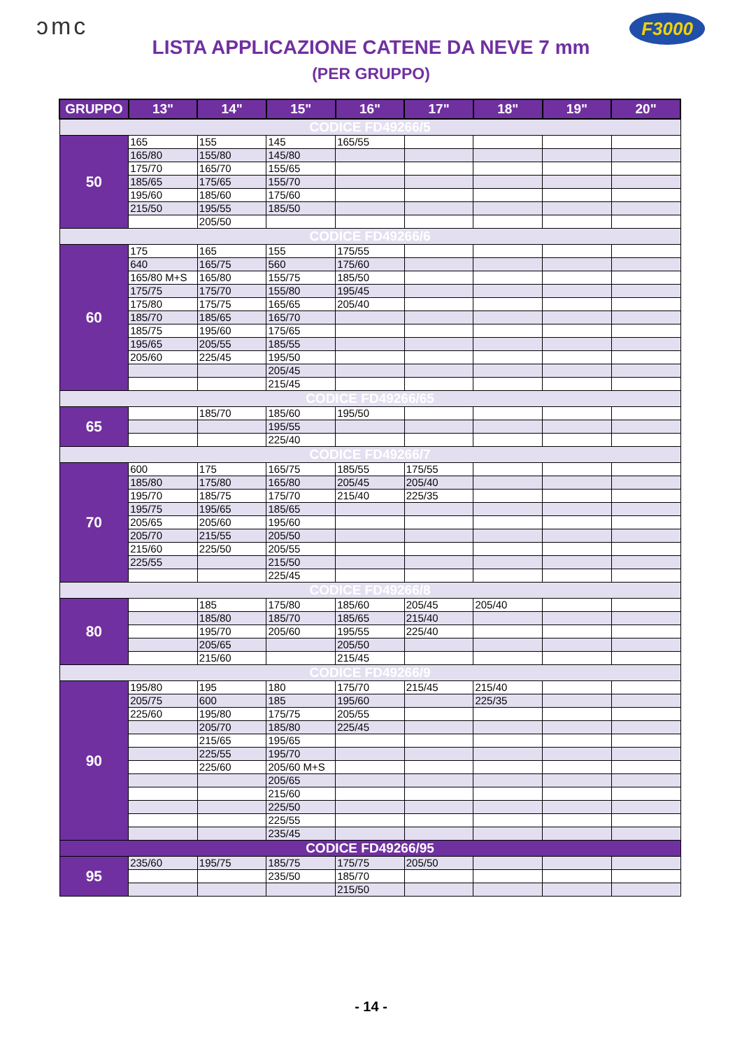ɔmc F3000
LISTA APPLICAZIONE CATENE DA NEVE 7 mm
(PER GRUPPO)
| GRUPPO | 13" | 14" | 15" | 16" | 17" | 18" | 19" | 20" |
| --- | --- | --- | --- | --- | --- | --- | --- | --- |
| CODICE FD49266/5 | | | | | | | | |
| 50 | 165 | 155 | 145 | 165/55 | | | | |
| | 165/80 | 155/80 | 145/80 | | | | | |
| | 175/70 | 165/70 | 155/65 | | | | | |
| | 185/65 | 175/65 | 155/70 | | | | | |
| | 195/60 | 185/60 | 175/60 | | | | | |
| | 215/50 | 195/55 | 185/50 | | | | | |
| | | 205/50 | | | | | | |
| CODICE FD49266/6 | | | | | | | | |
| 60 | 175 | 165 | 155 | 175/55 | | | | |
| | 640 | 165/75 | 560 | 175/60 | | | | |
| | 165/80 M+S | 165/80 | 155/75 | 185/50 | | | | |
| | 175/75 | 175/70 | 155/80 | 195/45 | | | | |
| | 175/80 | 175/75 | 165/65 | 205/40 | | | | |
| | 185/70 | 185/65 | 165/70 | | | | | |
| | 185/75 | 195/60 | 175/65 | | | | | |
| | 195/65 | 205/55 | 185/55 | | | | | |
| | 205/60 | 225/45 | 195/50 | | | | | |
| | | | 205/45 | | | | | |
| | | | 215/45 | | | | | |
| CODICE FD49266/65 | | | | | | | | |
| 65 | | 185/70 | 185/60 | 195/50 | | | | |
| | | | 195/55 | | | | | |
| | | | 225/40 | | | | | |
| CODICE FD49266/7 | | | | | | | | |
| 70 | 600 | 175 | 165/75 | 185/55 | 175/55 | | | |
| | 185/80 | 175/80 | 165/80 | 205/45 | 205/40 | | | |
| | 195/70 | 185/75 | 175/70 | 215/40 | 225/35 | | | |
| | 195/75 | 195/65 | 185/65 | | | | | |
| | 205/65 | 205/60 | 195/60 | | | | | |
| | 205/70 | 215/55 | 205/50 | | | | | |
| | 215/60 | 225/50 | 205/55 | | | | | |
| | 225/55 | | 215/50 | | | | | |
| | | | 225/45 | | | | | |
| CODICE FD49266/8 | | | | | | | | |
| 80 | | 185 | 175/80 | 185/60 | 205/45 | 205/40 | | |
| | | 185/80 | 185/70 | 185/65 | 215/40 | | | |
| | | 195/70 | 205/60 | 195/55 | 225/40 | | | |
| | | 205/65 | | 205/50 | | | | |
| | | 215/60 | | 215/45 | | | | |
| CODICE FD49266/9 | | | | | | | | |
| 90 | 195/80 | 195 | 180 | 175/70 | 215/45 | 215/40 | | |
| | 205/75 | 600 | 185 | 195/60 | | 225/35 | | |
| | 225/60 | 195/80 | 175/75 | 205/55 | | | | |
| | | 205/70 | 185/80 | 225/45 | | | | |
| | | 215/65 | 195/65 | | | | | |
| | | 225/55 | 195/70 | | | | | |
| | | 225/60 | 205/60 M+S | | | | | |
| | | | 205/65 | | | | | |
| | | | 215/60 | | | | | |
| | | | 225/50 | | | | | |
| | | | 225/55 | | | | | |
| | | | 235/45 | | | | | |
| CODICE FD49266/95 | | | | | | | | |
| 95 | 235/60 | 195/75 | 185/75 | 175/75 | 205/50 | | | |
| | | | 235/50 | 185/70 | | | | |
| | | | | 215/50 | | | | |
- 14 -